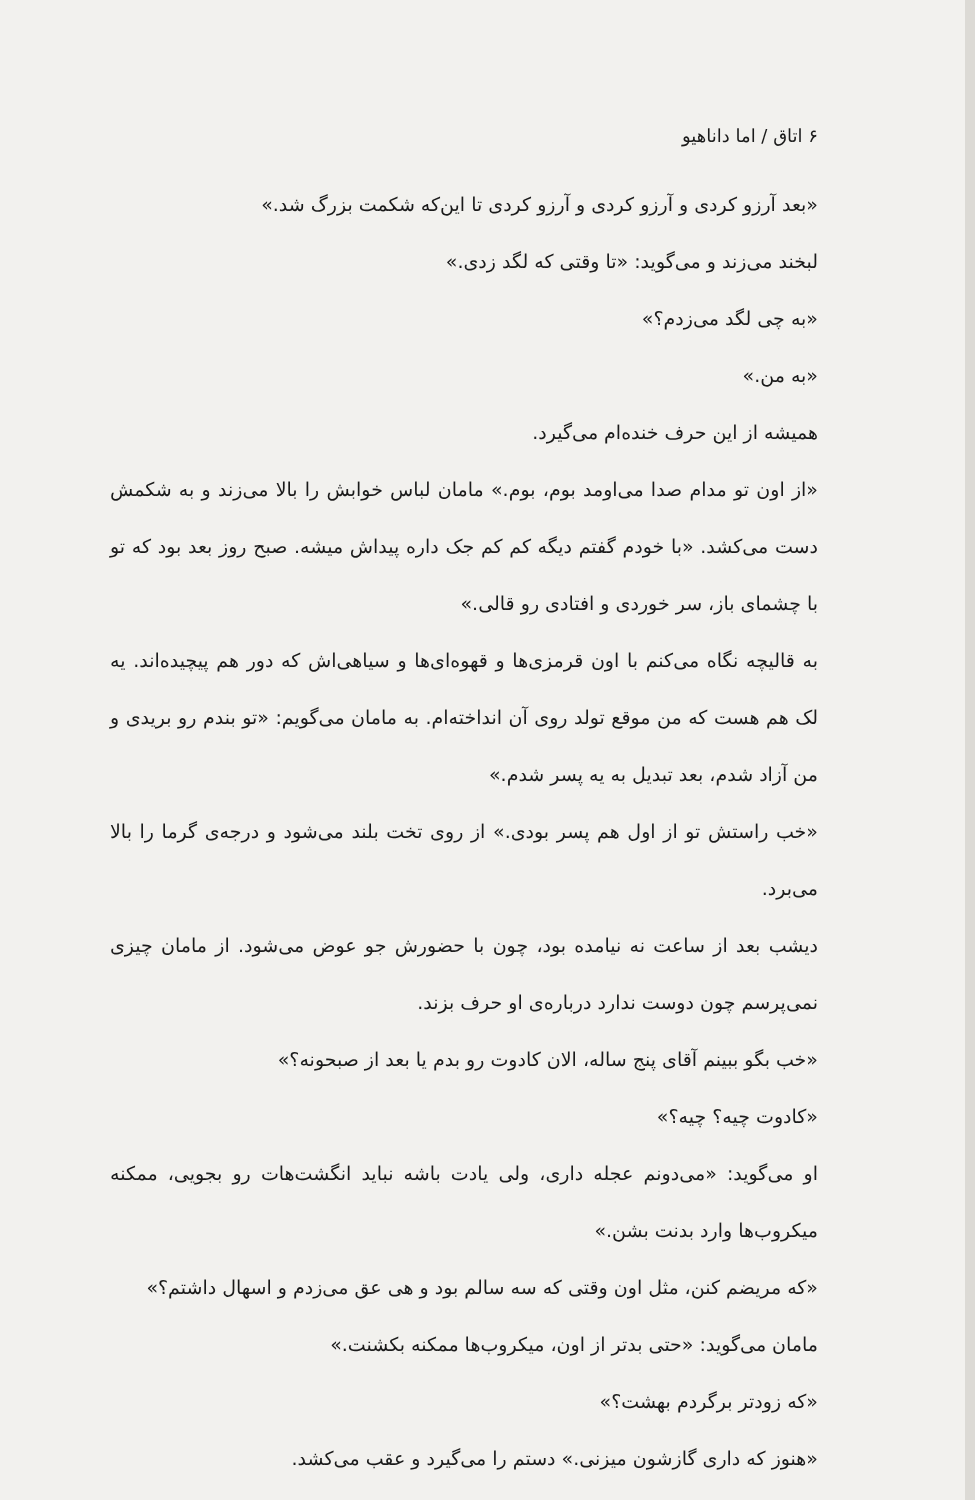۶ اتاق / اما داناهیو
«بعد آرزو کردی و آرزو کردی و آرزو کردی تا این‌که شکمت بزرگ شد.»
لبخند می‌زند و می‌گوید: «تا وقتی که لگد زدی.»
«به چی لگد می‌زدم؟»
«به من.»
همیشه از این حرف خنده‌ام می‌گیرد.
«از اون تو مدام صدا می‌اومد بوم، بوم.» مامان لباس خوابش را بالا می‌زند و به شکمش دست می‌کشد. «با خودم گفتم دیگه کم کم جک داره پیداش میشه. صبح روز بعد بود که تو با چشمای باز، سر خوردی و افتادی رو قالی.»
به قالیچه نگاه می‌کنم با اون قرمزی‌ها و قهوه‌ای‌ها و سیاهی‌اش که دور هم پیچیده‌اند. یه لک هم هست که من موقع تولد روی آن انداخته‌ام. به مامان می‌گویم: «تو بندم رو بریدی و من آزاد شدم، بعد تبدیل به یه پسر شدم.»
«خب راستش تو از اول هم پسر بودی.» از روی تخت بلند می‌شود و درجه‌ی گرما را بالا می‌برد.
دیشب بعد از ساعت نه نیامده بود، چون با حضورش جو عوض می‌شود. از مامان چیزی نمی‌پرسم چون دوست ندارد درباره‌ی او حرف بزند.
«خب بگو ببینم آقای پنج ساله، الان کادوت رو بدم یا بعد از صبحونه؟»
«کادوت چیه؟ چیه؟»
او می‌گوید: «می‌دونم عجله داری، ولی یادت باشه نباید انگشت‌هات رو بجویی، ممکنه میکروب‌ها وارد بدنت بشن.»
«که مریضم کنن، مثل اون وقتی که سه سالم بود و هی عق می‌زدم و اسهال داشتم؟»
مامان می‌گوید: «حتی بدتر از اون، میکروب‌ها ممکنه بکشنت.»
«که زودتر برگردم بهشت؟»
«هنوز که داری گازشون میزنی.» دستم را می‌گیرد و عقب می‌کشد.